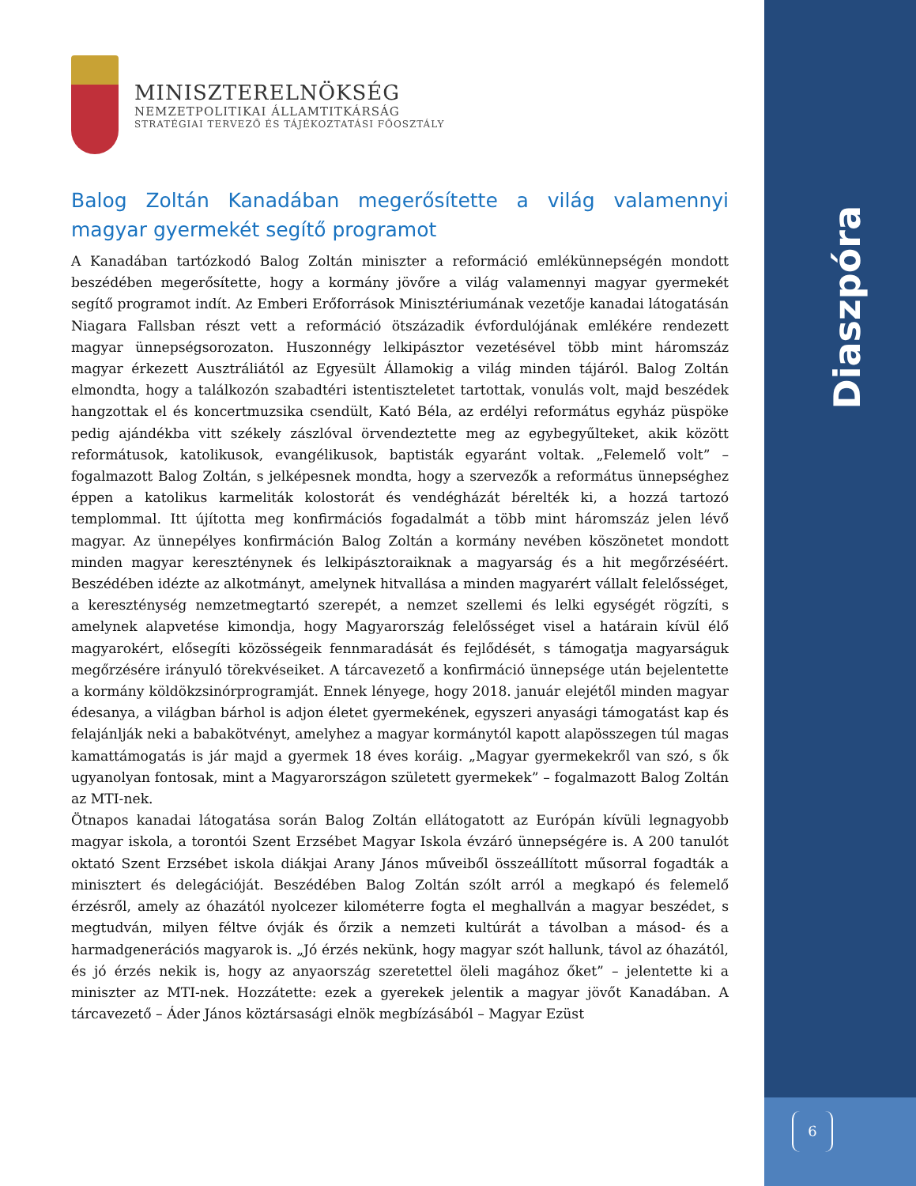Diaszpóra
MINISZTERELNÖKSÉG
NEMZETPOLITIKAI ÁLLAMTITKÁRSÁG
STRATÉGIAI TERVEZŐ ÉS TÁJÉKOZTATÁSI FŐOSZTÁLY
Balog Zoltán Kanadában megerősítette a világ valamennyi magyar gyermekét segítő programot
A Kanadában tartózkodó Balog Zoltán miniszter a reformáció emlékünnepségén mondott beszédében megerősítette, hogy a kormány jövőre a világ valamennyi magyar gyermekét segítő programot indít. Az Emberi Erőforrások Minisztériumának vezetője kanadai látogatásán Niagara Fallsban részt vett a reformáció ötszázadik évfordulójának emlékére rendezett magyar ünnepségsorozaton. Huszonnégy lelkipásztor vezetésével több mint háromszáz magyar érkezett Ausztráliától az Egyesült Államokig a világ minden tájáról. Balog Zoltán elmondta, hogy a találkozón szabadtéri istentiszteletet tartottak, vonulás volt, majd beszédek hangzottak el és koncertmuzsika csendült, Kató Béla, az erdélyi református egyház püspöke pedig ajándékba vitt székely zászlóval örvendeztette meg az egybegyűlteket, akik között reformátusok, katolikusok, evangélikusok, baptisták egyaránt voltak. „Felemelő volt” – fogalmazott Balog Zoltán, s jelképesnek mondta, hogy a szervezők a református ünnepséghez éppen a katolikus karmeliták kolostorát és vendégházát bérelték ki, a hozzá tartozó templommal. Itt újította meg konfirmációs fogadalmát a több mint háromszáz jelen lévő magyar. Az ünnepélyes konfirmáción Balog Zoltán a kormány nevében köszönetet mondott minden magyar kereszténynek és lelkipásztoraiknak a magyarság és a hit megőrzéséért. Beszédében idézte az alkotmányt, amelynek hitvallása a minden magyarért vállalt felelősséget, a kereszténység nemzetmegtartó szerepét, a nemzet szellemi és lelki egységét rögzíti, s amelynek alapvetése kimondja, hogy Magyarország felelősséget visel a határain kívül élő magyarokért, elősegíti közösségeik fennmaradását és fejlődését, s támogatja magyarságuk megőrzésére irányuló törekvéseiket. A tárcavezető a konfirmáció ünnepsége után bejelentette a kormány köldökzsinórprogramját. Ennek lényege, hogy 2018. január elejétől minden magyar édesanya, a világban bárhol is adjon életet gyermekének, egyszeri anyasági támogatást kap és felajánlják neki a babakötvényt, amelyhez a magyar kormánytól kapott alapösszegen túl magas kamattámogatás is jár majd a gyermek 18 éves koráig. „Magyar gyermekekről van szó, s ők ugyanolyan fontosak, mint a Magyarországon született gyermekek” – fogalmazott Balog Zoltán az MTI-nek.
Ötnapos kanadai látogatása során Balog Zoltán ellátogatott az Európán kívüli legnagyobb magyar iskola, a torontói Szent Erzsébet Magyar Iskola évzáró ünnepségére is. A 200 tanulót oktató Szent Erzsébet iskola diákjai Arany János műveiből összeállított műsorral fogadták a minisztert és delegációját. Beszédében Balog Zoltán szólt arról a megkapó és felemelő érzésről, amely az óhazától nyolcezer kilométerre fogta el meghallván a magyar beszédet, s megtudván, milyen féltve óvják és őrzik a nemzeti kultúrát a távolban a másod- és a harmadgenerációs magyarok is. „Jó érzés nekünk, hogy magyar szót hallunk, távol az óhazától, és jó érzés nekik is, hogy az anyaország szeretettel öleli magához őket” – jelentette ki a miniszter az MTI-nek. Hozzátette: ezek a gyerekek jelentik a magyar jövőt Kanadában. A tárcavezető – Áder János köztársasági elnök megbízásából – Magyar Ezüst
6